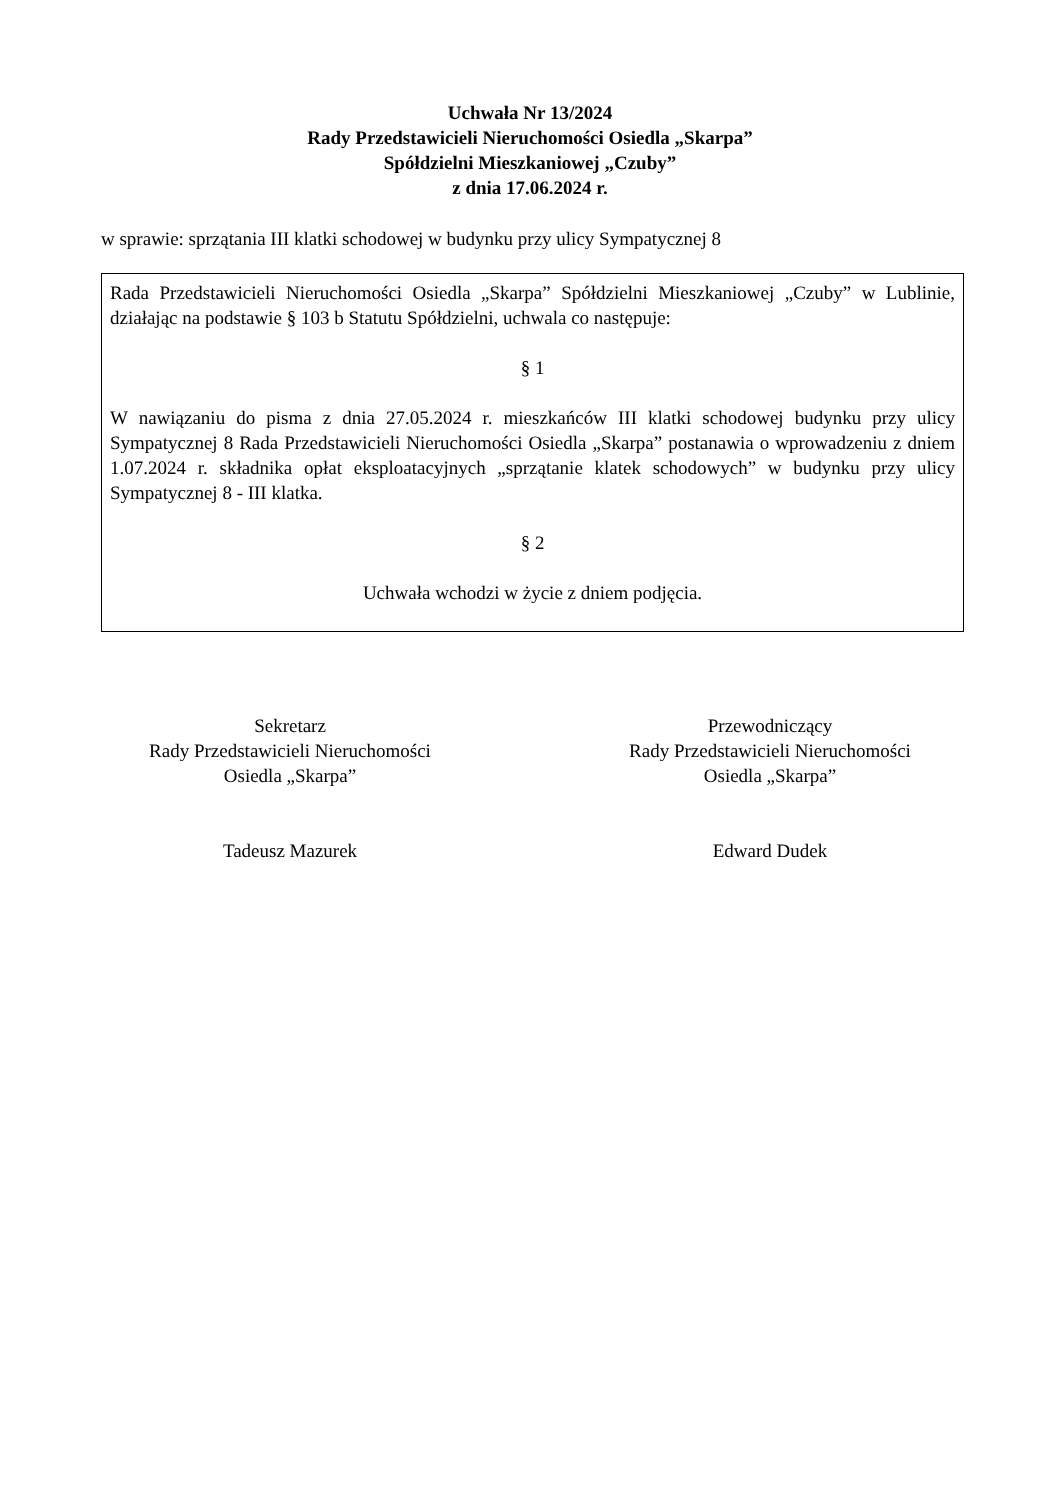Uchwała Nr 13/2024
Rady Przedstawicieli Nieruchomości Osiedla „Skarpa”
Spółdzielni Mieszkaniowej „Czuby”
z dnia 17.06.2024 r.
w sprawie: sprzątania III klatki schodowej w budynku przy ulicy Sympatycznej 8
Rada Przedstawicieli Nieruchomości Osiedla „Skarpa” Spółdzielni Mieszkaniowej „Czuby” w Lublinie, działając na podstawie § 103 b Statutu Spółdzielni, uchwala co następuje:
§ 1
W nawiązaniu do pisma z dnia 27.05.2024 r. mieszkańców III klatki schodowej budynku przy ulicy Sympatycznej 8 Rada Przedstawicieli Nieruchomości Osiedla „Skarpa” postanawia o wprowadzeniu z dniem 1.07.2024 r. składnika opłat eksploatacyjnych „sprzątanie klatek schodowych” w budynku przy ulicy Sympatycznej 8 - III klatka.
§ 2
Uchwała wchodzi w życie z dniem podjęcia.
Sekretarz
Rady Przedstawicieli Nieruchomości
Osiedla „Skarpa”
Tadeusz Mazurek
Przewodniczący
Rady Przedstawicieli Nieruchomości
Osiedla „Skarpa”
Edward Dudek